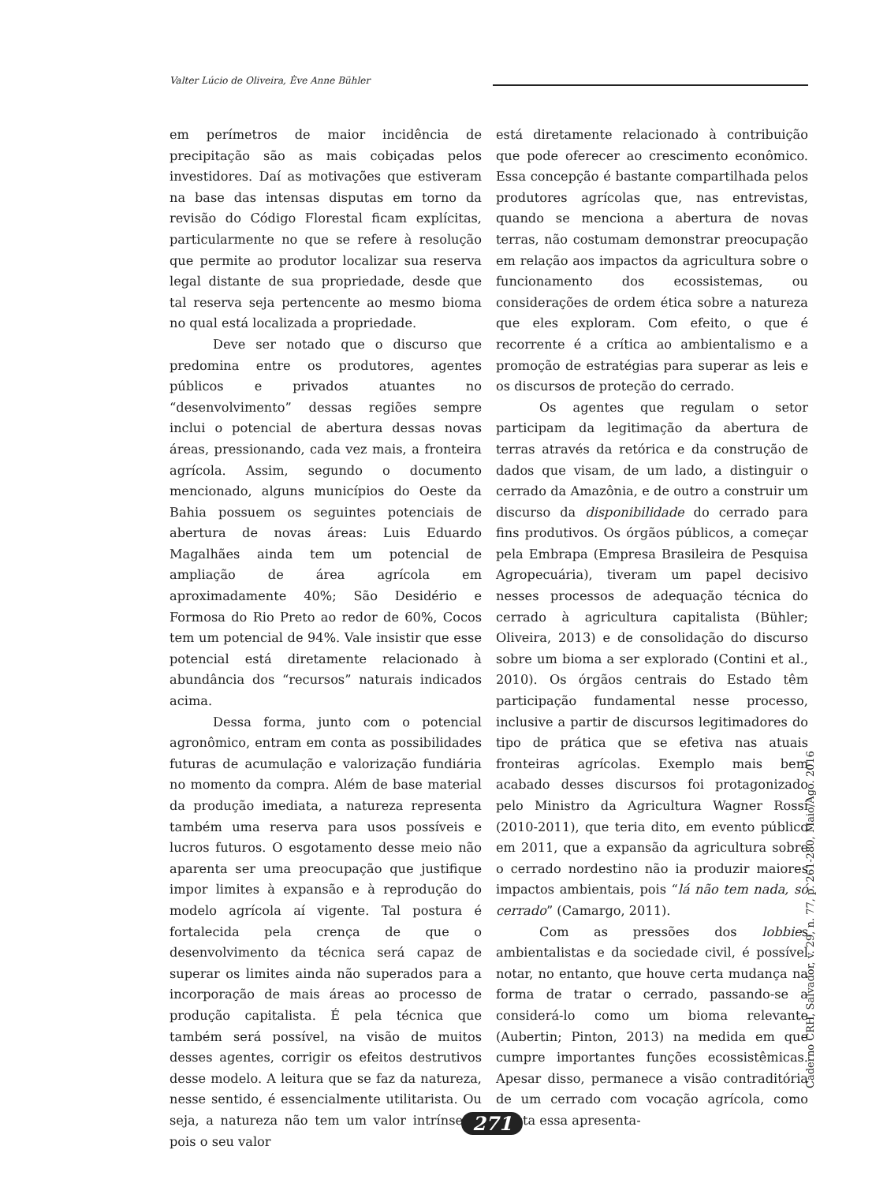Valter Lúcio de Oliveira, Ève Anne Bühler
em perímetros de maior incidência de precipitação são as mais cobiçadas pelos investidores. Daí as motivações que estiveram na base das intensas disputas em torno da revisão do Código Florestal ficam explícitas, particularmente no que se refere à resolução que permite ao produtor localizar sua reserva legal distante de sua propriedade, desde que tal reserva seja pertencente ao mesmo bioma no qual está localizada a propriedade.
Deve ser notado que o discurso que predomina entre os produtores, agentes públicos e privados atuantes no “desenvolvimento” dessas regiões sempre inclui o potencial de abertura dessas novas áreas, pressionando, cada vez mais, a fronteira agrícola. Assim, segundo o documento mencionado, alguns municípios do Oeste da Bahia possuem os seguintes potenciais de abertura de novas áreas: Luis Eduardo Magalhães ainda tem um potencial de ampliação de área agrícola em aproximadamente 40%; São Desidério e Formosa do Rio Preto ao redor de 60%, Cocos tem um potencial de 94%. Vale insistir que esse potencial está diretamente relacionado à abundância dos “recursos” naturais indicados acima.
Dessa forma, junto com o potencial agronômico, entram em conta as possibilidades futuras de acumulação e valorização fundiária no momento da compra. Além de base material da produção imediata, a natureza representa também uma reserva para usos possíveis e lucros futuros. O esgotamento desse meio não aparenta ser uma preocupação que justifique impor limites à expansão e à reprodução do modelo agrícola aí vigente. Tal postura é fortalecida pela crença de que o desenvolvimento da técnica será capaz de superar os limites ainda não superados para a incorporação de mais áreas ao processo de produção capitalista. É pela técnica que também será possível, na visão de muitos desses agentes, corrigir os efeitos destrutivos desse modelo. A leitura que se faz da natureza, nesse sentido, é essencialmente utilitarista. Ou seja, a natureza não tem um valor intrínseco, pois o seu valor
está diretamente relacionado à contribuição que pode oferecer ao crescimento econômico. Essa concepção é bastante compartilhada pelos produtores agrícolas que, nas entrevistas, quando se menciona a abertura de novas terras, não costumam demonstrar preocupação em relação aos impactos da agricultura sobre o funcionamento dos ecossistemas, ou considerações de ordem ética sobre a natureza que eles exploram. Com efeito, o que é recorrente é a crítica ao ambientalismo e a promoção de estratégias para superar as leis e os discursos de proteção do cerrado.
Os agentes que regulam o setor participam da legitimação da abertura de terras através da retórica e da construção de dados que visam, de um lado, a distinguir o cerrado da Amazônia, e de outro a construir um discurso da disponibilidade do cerrado para fins produtivos. Os órgãos públicos, a começar pela Embrapa (Empresa Brasileira de Pesquisa Agropecuária), tiveram um papel decisivo nesses processos de adequação técnica do cerrado à agricultura capitalista (Bühler; Oliveira, 2013) e de consolidação do discurso sobre um bioma a ser explorado (Contini et al., 2010). Os órgãos centrais do Estado têm participação fundamental nesse processo, inclusive a partir de discursos legitimadores do tipo de prática que se efetiva nas atuais fronteiras agrícolas. Exemplo mais bem acabado desses discursos foi protagonizado pelo Ministro da Agricultura Wagner Rossi (2010-2011), que teria dito, em evento público em 2011, que a expansão da agricultura sobre o cerrado nordestino não ia produzir maiores impactos ambientais, pois “lá não tem nada, só cerrado” (Camargo, 2011).
Com as pressões dos lobbies ambientalistas e da sociedade civil, é possível notar, no entanto, que houve certa mudança na forma de tratar o cerrado, passando-se a considerá-lo como um bioma relevante (Aubertin; Pinton, 2013) na medida em que cumpre importantes funções ecossistêmicas. Apesar disso, permanece a visão contraditória de um cerrado com vocação agrícola, como atesta essa apresenta-
Caderno CRH, Salvador, v. 29, n. 77, p. 261-280, Maio/Ago. 2016
271